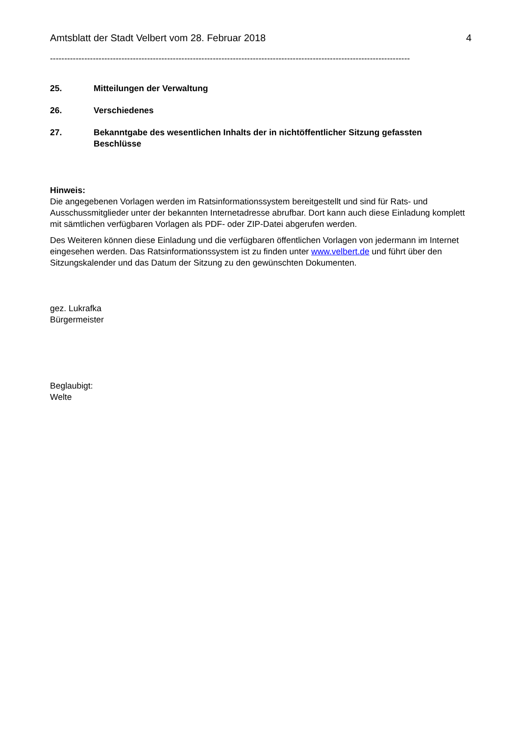Amtsblatt der Stadt Velbert vom 28. Februar 2018 4
------------------------------------------------------------------------------------------------------------------------------
25. Mitteilungen der Verwaltung
26. Verschiedenes
27. Bekanntgabe des wesentlichen Inhalts der in nichtöffentlicher Sitzung gefassten Beschlüsse
Hinweis:
Die angegebenen Vorlagen werden im Ratsinformationssystem bereitgestellt und sind für Rats- und Ausschussmitglieder unter der bekannten Internetadresse abrufbar. Dort kann auch diese Einladung komplett mit sämtlichen verfügbaren Vorlagen als PDF- oder ZIP-Datei abgerufen werden.
Des Weiteren können diese Einladung und die verfügbaren öffentlichen Vorlagen von jedermann im Internet eingesehen werden. Das Ratsinformationssystem ist zu finden unter www.velbert.de und führt über den Sitzungskalender und das Datum der Sitzung zu den gewünschten Dokumenten.
gez. Lukrafka
Bürgermeister
Beglaubigt:
Welte